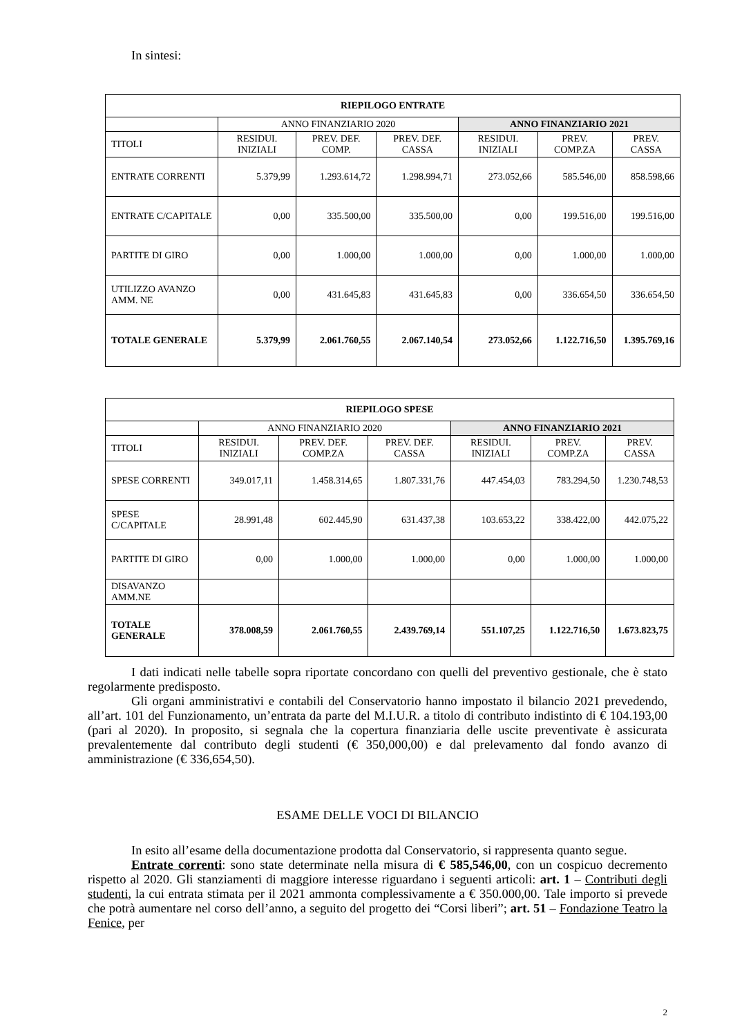In sintesi:
| RIEPILOGO ENTRATE | | | | | | |
| --- | --- | --- | --- | --- | --- | --- |
| | ANNO FINANZIARIO 2020 | | | ANNO FINANZIARIO 2021 | | |
| TITOLI | RESIDUI. INIZIALI | PREV. DEF. COMP. | PREV. DEF. CASSA | RESIDUI. INIZIALI | PREV. COMP.ZA | PREV. CASSA |
| ENTRATE CORRENTI | 5.379,99 | 1.293.614,72 | 1.298.994,71 | 273.052,66 | 585.546,00 | 858.598,66 |
| ENTRATE C/CAPITALE | 0,00 | 335.500,00 | 335.500,00 | 0,00 | 199.516,00 | 199.516,00 |
| PARTITE DI GIRO | 0,00 | 1.000,00 | 1.000,00 | 0,00 | 1.000,00 | 1.000,00 |
| UTILIZZO AVANZO AMM. NE | 0,00 | 431.645,83 | 431.645,83 | 0,00 | 336.654,50 | 336.654,50 |
| TOTALE GENERALE | 5.379,99 | 2.061.760,55 | 2.067.140,54 | 273.052,66 | 1.122.716,50 | 1.395.769,16 |
| RIEPILOGO SPESE | | | | | | |
| --- | --- | --- | --- | --- | --- | --- |
| | ANNO FINANZIARIO 2020 | | | ANNO FINANZIARIO 2021 | | |
| TITOLI | RESIDUI. INIZIALI | PREV. DEF. COMP.ZA | PREV. DEF. CASSA | RESIDUI. INIZIALI | PREV. COMP.ZA | PREV. CASSA |
| SPESE CORRENTI | 349.017,11 | 1.458.314,65 | 1.807.331,76 | 447.454,03 | 783.294,50 | 1.230.748,53 |
| SPESE C/CAPITALE | 28.991,48 | 602.445,90 | 631.437,38 | 103.653,22 | 338.422,00 | 442.075,22 |
| PARTITE DI GIRO | 0,00 | 1.000,00 | 1.000,00 | 0,00 | 1.000,00 | 1.000,00 |
| DISAVANZO AMM.NE | | | | | | |
| TOTALE GENERALE | 378.008,59 | 2.061.760,55 | 2.439.769,14 | 551.107,25 | 1.122.716,50 | 1.673.823,75 |
I dati indicati nelle tabelle sopra riportate concordano con quelli del preventivo gestionale, che è stato regolarmente predisposto.
Gli organi amministrativi e contabili del Conservatorio hanno impostato il bilancio 2021 prevedendo, all’art. 101 del Funzionamento, un’entrata da parte del M.I.U.R. a titolo di contributo indistinto di € 104.193,00 (pari al 2020). In proposito, si segnala che la copertura finanziaria delle uscite preventivate è assicurata prevalentemente dal contributo degli studenti (€ 350,000,00) e dal prelevamento dal fondo avanzo di amministrazione (€ 336,654,50).
ESAME DELLE VOCI DI BILANCIO
In esito all’esame della documentazione prodotta dal Conservatorio, si rappresenta quanto segue.
Entrate correnti: sono state determinate nella misura di € 585,546,00, con un cospicuo decremento rispetto al 2020. Gli stanziamenti di maggiore interesse riguardano i seguenti articoli: art. 1 – Contributi degli studenti, la cui entrata stimata per il 2021 ammonta complessivamente a € 350.000,00. Tale importo si prevede che potrà aumentare nel corso dell’anno, a seguito del progetto dei “Corsi liberi”; art. 51 – Fondazione Teatro la Fenice, per
2